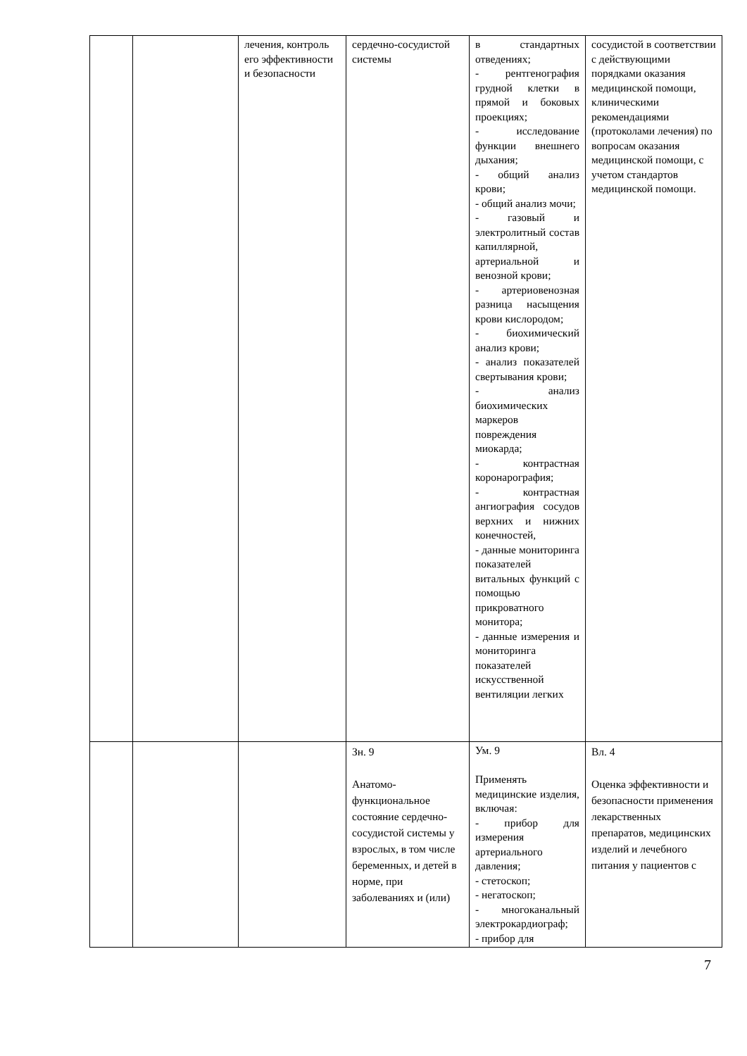| | | лечения, контроль его эффективности и безопасности | сердечно-сосудистой системы | в стандартных отведениях; - рентгенография грудной клетки в прямой и боковых проекциях; - исследование функции внешнего дыхания; - общий анализ крови; - общий анализ мочи; - газовый и электролитный состав капиллярной, артериальной и венозной крови; - артериовенозная разница насыщения крови кислородом; - биохимический анализ крови; - анализ показателей свертывания крови; - анализ биохимических маркеров повреждения миокарда; - контрастная коронарография; - контрастная ангиография сосудов верхних и нижних конечностей, - данные мониторинга показателей витальных функций с помощью прикроватного монитора; - данные измерения и мониторинга показателей искусственной вентиляции легких | сосудистой в соответствии с действующими порядками оказания медицинской помощи, клиническими рекомендациями (протоколами лечения) по вопросам оказания медицинской помощи, с учетом стандартов медицинской помощи. |
| | | | Зн. 9 Анатомо-функциональное состояние сердечно-сосудистой системы у взрослых, в том числе беременных, и детей в норме, при заболеваниях и (или) | Ум. 9 Применять медицинские изделия, включая: - прибор для измерения артериального давления; - стетоскоп; - негатоскоп; - многоканальный электрокардиограф; - прибор для | Вл. 4 Оценка эффективности и безопасности применения лекарственных препаратов, медицинских изделий и лечебного питания у пациентов с |
7